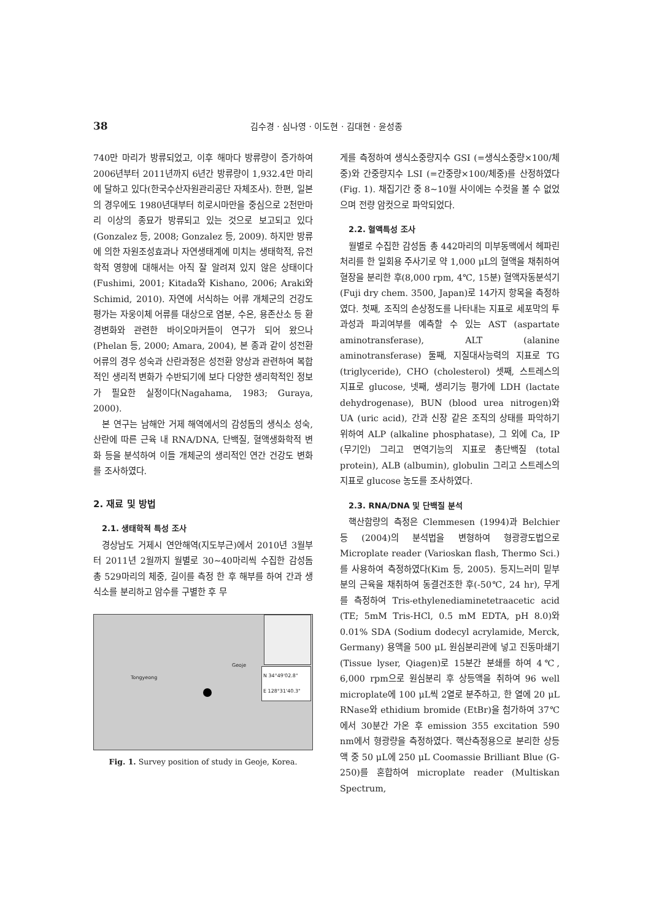38 김수경 · 심나영 · 이도현 · 김대현 · 윤성종
740만 마리가 방류되었고, 이후 해마다 방류량이 증가하여 2006년부터 2011년까지 6년간 방류량이 1,932.4만 마리에 달하고 있다(한국수산자원관리공단 자체조사). 한편, 일본의 경우에도 1980년대부터 히로시마만을 중심으로 2천만마리 이상의 종묘가 방류되고 있는 것으로 보고되고 있다(Gonzalez 등, 2008; Gonzalez 등, 2009). 하지만 방류에 의한 자원조성효과나 자연생태계에 미치는 생태학적, 유전학적 영향에 대해서는 아직 잘 알려져 있지 않은 상태이다(Fushimi, 2001; Kitada와 Kishano, 2006; Araki와 Schimid, 2010). 자연에 서식하는 어류 개체군의 건강도 평가는 자웅이체 어류를 대상으로 염분, 수온, 용존산소 등 환경변화와 관련한 바이오마커들이 연구가 되어 왔으나 (Phelan 등, 2000; Amara, 2004), 본 종과 같이 성전환 어류의 경우 성숙과 산란과정은 성전환 양상과 관련하여 복합적인 생리적 변화가 수반되기에 보다 다양한 생리학적인 정보가 필요한 실정이다(Nagahama, 1983; Guraya, 2000).
본 연구는 남해안 거제 해역에서의 감성돔의 생식소 성숙, 산란에 따른 근육 내 RNA/DNA, 단백질, 혈액생화학적 변화 등을 분석하여 이들 개체군의 생리적인 연간 건강도 변화를 조사하였다.
2. 재료 및 방법
2.1. 생태학적 특성 조사
경상남도 거제시 연안해역(지도부근)에서 2010년 3월부터 2011년 2월까지 월별로 30∼40마리씩 수집한 감성돔 총 529마리의 체중, 길이를 측정 한 후 해부를 하여 간과 생식소를 분리하고 암수를 구별한 후 무
Tongyeong
Geoje
N 34°49'02.8"
E 128°31'40.3"
Fig. 1. Survey position of study in Geoje, Korea.
게를 측정하여 생식소중량지수 GSI (=생식소중량×100/체중)와 간중량지수 LSI (=간중량×100/체중)를 산정하였다(Fig. 1). 채집기간 중 8∼10월 사이에는 수컷을 볼 수 없었으며 전량 암컷으로 파악되었다.
2.2. 혈액특성 조사
월별로 수집한 감성돔 총 442마리의 미부동맥에서 헤파린 처리를 한 일회용 주사기로 약 1,000 μL의 혈액을 채취하여 혈장을 분리한 후(8,000 rpm, 4℃, 15분) 혈액자동분석기(Fuji dry chem. 3500, Japan)로 14가지 항목을 측정하였다. 첫째, 조직의 손상정도를 나타내는 지표로 세포막의 투과성과 파괴여부를 예측할 수 있는 AST (aspartate aminotransferase), ALT (alanine aminotransferase) 둘째, 지질대사능력의 지표로 TG (triglyceride), CHO (cholesterol) 셋째, 스트레스의 지표로 glucose, 넷째, 생리기능 평가에 LDH (lactate dehydrogenase), BUN (blood urea nitrogen)와 UA (uric acid), 간과 신장 같은 조직의 상태를 파악하기 위하여 ALP (alkaline phosphatase), 그 외에 Ca, IP (무기인) 그리고 면역기능의 지표로 총단백질 (total protein), ALB (albumin), globulin 그리고 스트레스의 지표로 glucose 농도를 조사하였다.
2.3. RNA/DNA 및 단백질 분석
핵산함량의 측정은 Clemmesen (1994)과 Belchier 등 (2004)의 분석법을 변형하여 형광광도법으로 Microplate reader (Varioskan flash, Thermo Sci.)를 사용하여 측정하였다(Kim 등, 2005). 등지느러미 밑부분의 근육을 채취하여 동결건조한 후(-50℃, 24 hr), 무게를 측정하여 Tris-ethylenediaminetetraacetic acid (TE; 5mM Tris-HCl, 0.5 mM EDTA, pH 8.0)와 0.01% SDA (Sodium dodecyl acrylamide, Merck, Germany) 용액을 500 μL 원심분리관에 넣고 진동마쇄기(Tissue lyser, Qiagen)로 15분간 분쇄를 하여 4℃, 6,000 rpm으로 원심분리 후 상등액을 취하여 96 well microplate에 100 μL씩 2열로 분주하고, 한 열에 20 μL RNase와 ethidium bromide (EtBr)을 첨가하여 37℃에서 30분간 가온 후 emission 355 excitation 590 nm에서 형광량을 측정하였다. 핵산측정용으로 분리한 상등액 중 50 μL에 250 μL Coomassie Brilliant Blue (G-250)를 혼합하여 microplate reader (Multiskan Spectrum,